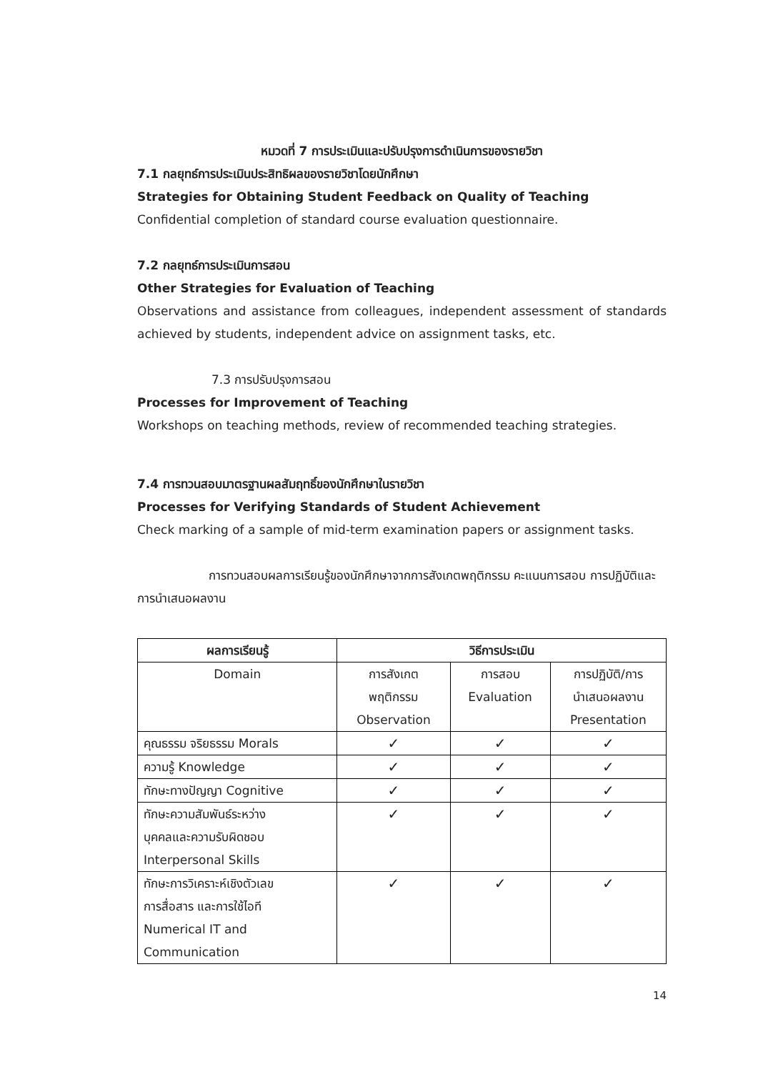หมวดที่ 7 การประเมินและปรับปรุงการดำเนินการของรายวิชา
7.1 กลยุทธ์การประเมินประสิทธิผลของรายวิชาโดยนักศึกษา
Strategies for Obtaining Student Feedback on Quality of Teaching
Confidential completion of standard course evaluation questionnaire.
7.2 กลยุทธ์การประเมินการสอน
Other Strategies for Evaluation of Teaching
Observations and assistance from colleagues, independent assessment of standards achieved by students, independent advice on assignment tasks, etc.
7.3 การปรับปรุงการสอน
Processes for Improvement of Teaching
Workshops on teaching methods, review of recommended teaching strategies.
7.4 การทวนสอบมาตรฐานผลสัมฤทธิ์ของนักศึกษาในรายวิชา
Processes for Verifying Standards of Student Achievement
Check marking of a sample of mid-term examination papers or assignment tasks.
การทวนสอบผลการเรียนรู้ของนักศึกษาจากการสังเกตพฤติกรรม คะแนนการสอบ การปฏิบัติและการนำเสนอผลงาน
| ผลการเรียนรู้ | วิธีการประเมิน | | |
| --- | --- | --- | --- |
| Domain | การสังเกต พฤติกรรม Observation | การสอบ Evaluation | การปฏิบัติ/การ นำเสนอผลงาน Presentation |
| คุณธรรม จริยธรรม Morals | ✓ | ✓ | ✓ |
| ความรู้ Knowledge | ✓ | ✓ | ✓ |
| ทักษะทางปัญญา Cognitive | ✓ | ✓ | ✓ |
| ทักษะความสัมพันธ์ระหว่าง บุคคลและความรับผิดชอบ Interpersonal Skills | ✓ | ✓ | ✓ |
| ทักษะการวิเคราะห์เชิงตัวเลข การสื่อสาร และการใช้ไอที Numerical IT and Communication | ✓ | ✓ | ✓ |
14